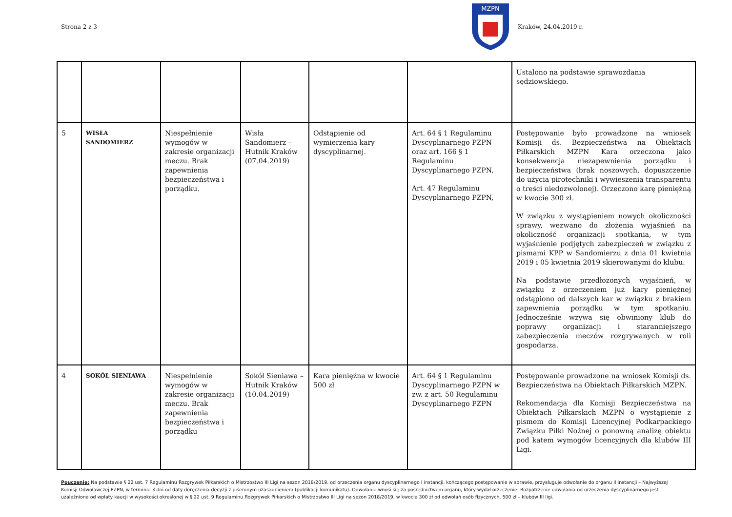Strona 2 z 3
MZPN
Kraków, 24.04.2019 r.
| | | | | | | Ustalono na podstawie sprawozdania sędziowskiego. |
| 5 | WISŁA SANDOMIERZ | Niespełnienie wymogów w zakresie organizacji meczu. Brak zapewnienia bezpieczeństwa i porządku. | Wisła Sandomierz – Hutnik Kraków (07.04.2019) | Odstąpienie od wymierzenia kary dyscyplinarnej. | Art. 64 § 1 Regulaminu Dyscyplinarnego PZPN oraz art. 166 § 1 Regulaminu Dyscyplinarnego PZPN, Art. 47 Regulaminu Dyscyplinarnego PZPN, | Postępowanie było prowadzone na wniosek Komisji ds. Bezpieczeństwa na Obiektach Piłkarskich MZPN Kara orzeczona jako konsekwencja niezapewnienia porządku i bezpieczeństwa (brak noszowych, dopuszczenie do użycia pirotechniki i wywieszenia transparentu o treści niedozwolonej). Orzeczono karę pieniężną w kwocie 300 zł. W związku z wystąpieniem nowych okoliczności sprawy, wezwano do złożenia wyjaśnień na okoliczność organizacji spotkania, w tym wyjaśnienie podjętych zabezpieczeń w związku z pismami KPP w Sandomierzu z dnia 01 kwietnia 2019 i 05 kwietnia 2019 skierowanymi do klubu. Na podstawie przedłożonych wyjaśnień, w związku z orzeczeniem już kary pieniężnej odstąpiono od dalszych kar w związku z brakiem zapewnienia porządku w tym spotkaniu. Jednocześnie wzywa się obwiniony klub do poprawy organizacji i staranniejszego zabezpieczenia meczów rozgrywanych w roli gospodarza. |
| 4 | SOKÓŁ SIENIAWA | Niespełnienie wymogów w zakresie organizacji meczu. Brak zapewnienia bezpieczeństwa i porządku | Sokół Sieniawa – Hutnik Kraków (10.04.2019) | Kara pieniężna w kwocie 500 zł | Art. 64 § 1 Regulaminu Dyscyplinarnego PZPN w zw. z art. 50 Regulaminu Dyscyplinarnego PZPN | Postępowanie prowadzone na wniosek Komisji ds. Bezpieczeństwa na Obiektach Piłkarskich MZPN. Rekomendacja dla Komisji Bezpieczeństwa na Obiektach Piłkarskich MZPN o wystąpienie z pismem do Komisji Licencyjnej Podkarpackiego Związku Piłki Nożnej o ponowną analizę obiektu pod katem wymogów licencyjnych dla klubów III Ligi. |
Pouczenie: Na podstawie § 22 ust. 7 Regulaminu Rozgrywek Piłkarskich o Mistrzostwo III Ligi na sezon 2018/2019, od orzeczenia organu dyscyplinarnego I instancji, kończącego postępowanie w sprawie, przysługuje odwołanie do organu II instancji – Najwyższej Komisji Odwoławczej PZPN, w terminie 3 dni od daty doręczenia decyzji z pisemnym uzasadnieniem (publikacji komunikatu). Odwołanie wnosi się za pośrednictwem organu, który wydał orzeczenie. Rozpatrzenie odwołania od orzeczenia dyscyplinarnego jest uzależnione od wpłaty kaucji w wysokości określonej w § 22 ust. 9 Regulaminu Rozgrywek Piłkarskich o Mistrzostwo III Ligi na sezon 2018/2019, w kwocie 300 zł od odwołań osób fizycznych, 500 zł – klubów III ligi.